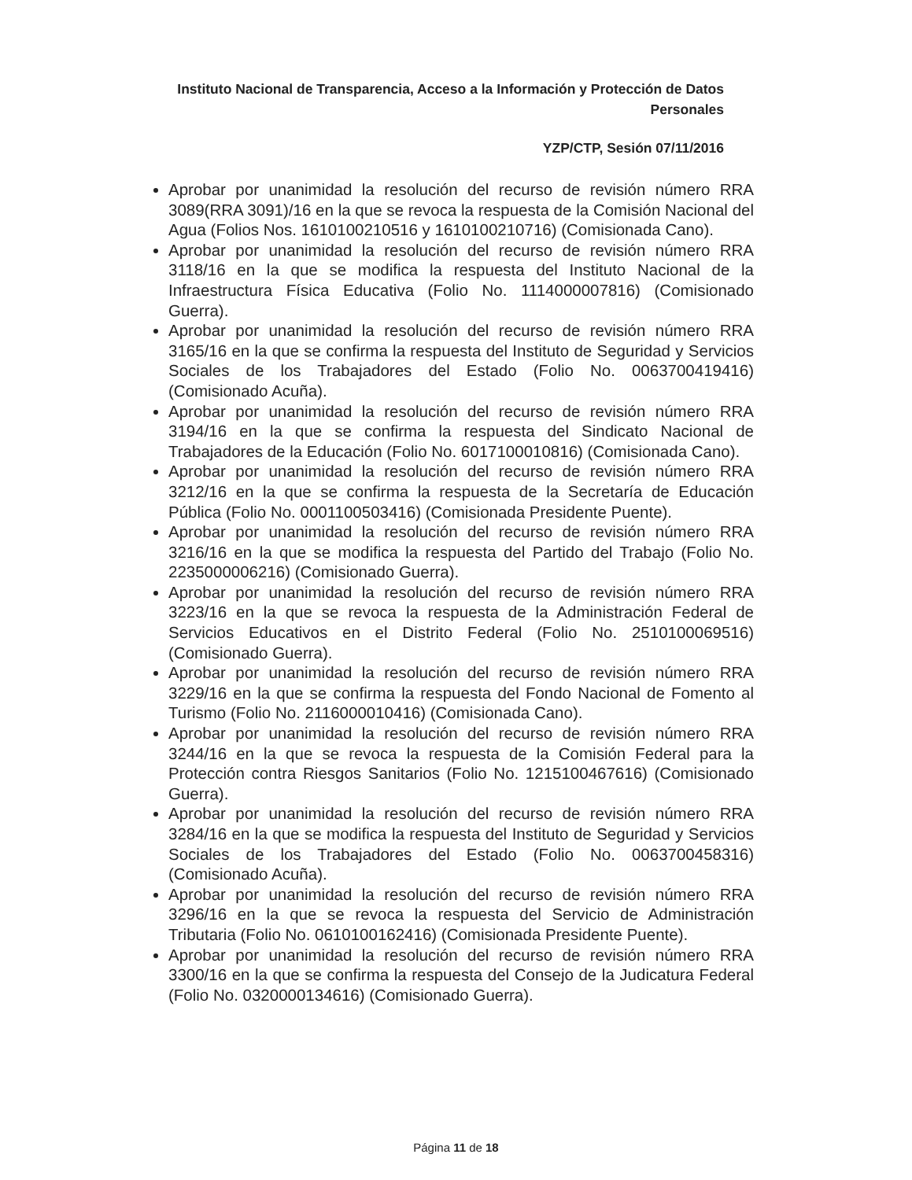Instituto Nacional de Transparencia, Acceso a la Información y Protección de Datos Personales
YZP/CTP, Sesión 07/11/2016
Aprobar por unanimidad la resolución del recurso de revisión número RRA 3089(RRA 3091)/16 en la que se revoca la respuesta de la Comisión Nacional del Agua (Folios Nos. 1610100210516 y 1610100210716) (Comisionada Cano).
Aprobar por unanimidad la resolución del recurso de revisión número RRA 3118/16 en la que se modifica la respuesta del Instituto Nacional de la Infraestructura Física Educativa (Folio No. 1114000007816) (Comisionado Guerra).
Aprobar por unanimidad la resolución del recurso de revisión número RRA 3165/16 en la que se confirma la respuesta del Instituto de Seguridad y Servicios Sociales de los Trabajadores del Estado (Folio No. 0063700419416) (Comisionado Acuña).
Aprobar por unanimidad la resolución del recurso de revisión número RRA 3194/16 en la que se confirma la respuesta del Sindicato Nacional de Trabajadores de la Educación (Folio No. 6017100010816) (Comisionada Cano).
Aprobar por unanimidad la resolución del recurso de revisión número RRA 3212/16 en la que se confirma la respuesta de la Secretaría de Educación Pública (Folio No. 0001100503416) (Comisionada Presidente Puente).
Aprobar por unanimidad la resolución del recurso de revisión número RRA 3216/16 en la que se modifica la respuesta del Partido del Trabajo (Folio No. 2235000006216) (Comisionado Guerra).
Aprobar por unanimidad la resolución del recurso de revisión número RRA 3223/16 en la que se revoca la respuesta de la Administración Federal de Servicios Educativos en el Distrito Federal (Folio No. 2510100069516) (Comisionado Guerra).
Aprobar por unanimidad la resolución del recurso de revisión número RRA 3229/16 en la que se confirma la respuesta del Fondo Nacional de Fomento al Turismo (Folio No. 2116000010416) (Comisionada Cano).
Aprobar por unanimidad la resolución del recurso de revisión número RRA 3244/16 en la que se revoca la respuesta de la Comisión Federal para la Protección contra Riesgos Sanitarios (Folio No. 1215100467616) (Comisionado Guerra).
Aprobar por unanimidad la resolución del recurso de revisión número RRA 3284/16 en la que se modifica la respuesta del Instituto de Seguridad y Servicios Sociales de los Trabajadores del Estado (Folio No. 0063700458316) (Comisionado Acuña).
Aprobar por unanimidad la resolución del recurso de revisión número RRA 3296/16 en la que se revoca la respuesta del Servicio de Administración Tributaria (Folio No. 0610100162416) (Comisionada Presidente Puente).
Aprobar por unanimidad la resolución del recurso de revisión número RRA 3300/16 en la que se confirma la respuesta del Consejo de la Judicatura Federal (Folio No. 0320000134616) (Comisionado Guerra).
Página 11 de 18